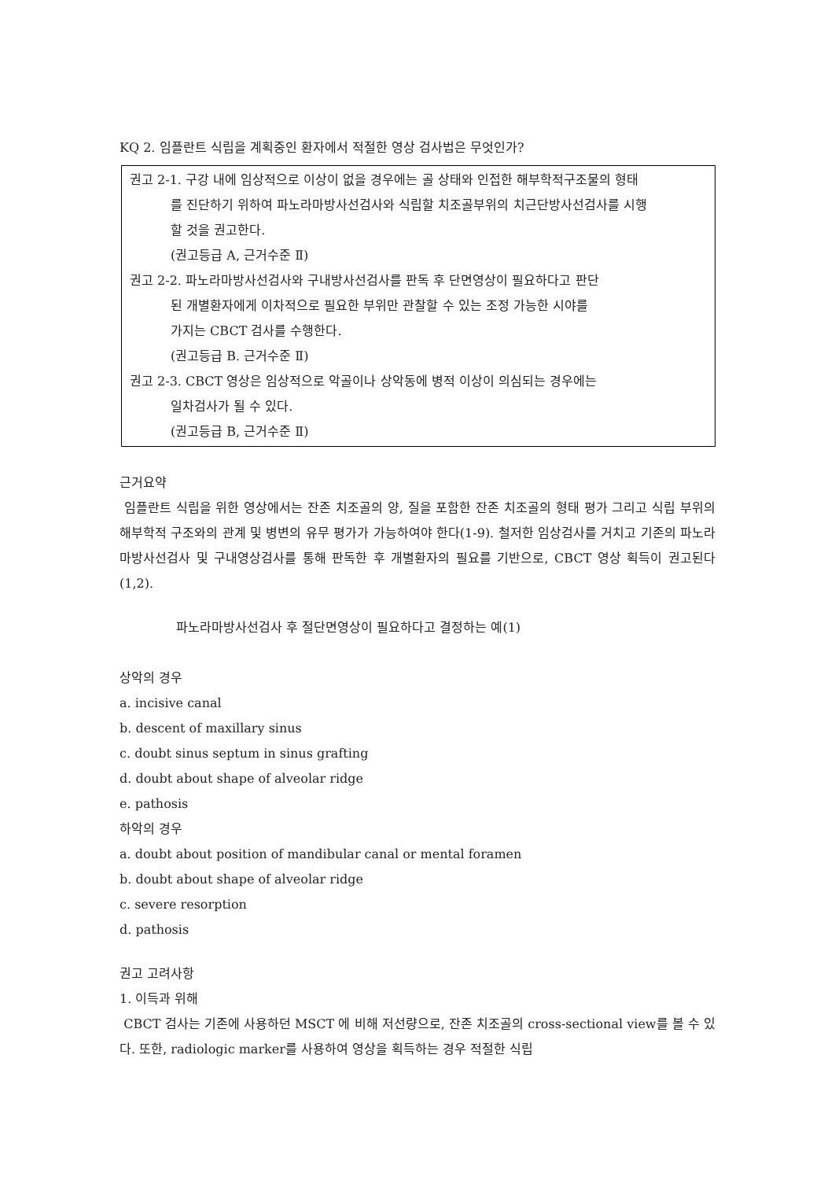KQ 2. 임플란트 식립을 계획중인 환자에서 적절한 영상 검사법은 무엇인가?
권고 2-1. 구강 내에 임상적으로 이상이 없을 경우에는 골 상태와 인접한 해부학적구조물의 형태
를 진단하기 위하여 파노라마방사선검사와 식립할 치조골부위의 치근단방사선검사를 시행
할 것을 권고한다.
(권고등급 A, 근거수준 Ⅱ)
권고 2-2. 파노라마방사선검사와 구내방사선검사를 판독 후 단면영상이 필요하다고 판단
된 개별환자에게 이차적으로 필요한 부위만 관찰할 수 있는 조정 가능한 시야를
가지는 CBCT 검사를 수행한다.
(권고등급 B. 근거수준 Ⅱ)
권고 2-3. CBCT 영상은 임상적으로 악골이나 상악동에 병적 이상이 의심되는 경우에는
일차검사가 될 수 있다.
(권고등급 B, 근거수준 Ⅱ)
근거요약
임플란트 식립을 위한 영상에서는 잔존 치조골의 양, 질을 포함한 잔존 치조골의 형태 평가 그리고 식립 부위의 해부학적 구조와의 관계 및 병변의 유무 평가가 가능하여야 한다(1-9). 철저한 임상검사를 거치고 기존의 파노라마방사선검사 및 구내영상검사를 통해 판독한 후 개별환자의 필요를 기반으로, CBCT 영상 획득이 권고된다(1,2).
파노라마방사선검사 후 절단면영상이 필요하다고 결정하는 예(1)
상악의 경우
a. incisive canal
b. descent of maxillary sinus
c. doubt sinus septum in sinus grafting
d. doubt about shape of alveolar ridge
e. pathosis
하악의 경우
a. doubt about position of mandibular canal or mental foramen
b. doubt about shape of alveolar ridge
c. severe resorption
d. pathosis
권고 고려사항
1. 이득과 위해
CBCT 검사는 기존에 사용하던 MSCT 에 비해 저선량으로, 잔존 치조골의 cross-sectional view를 볼 수 있다. 또한, radiologic marker를 사용하여 영상을 획득하는 경우 적절한 식립